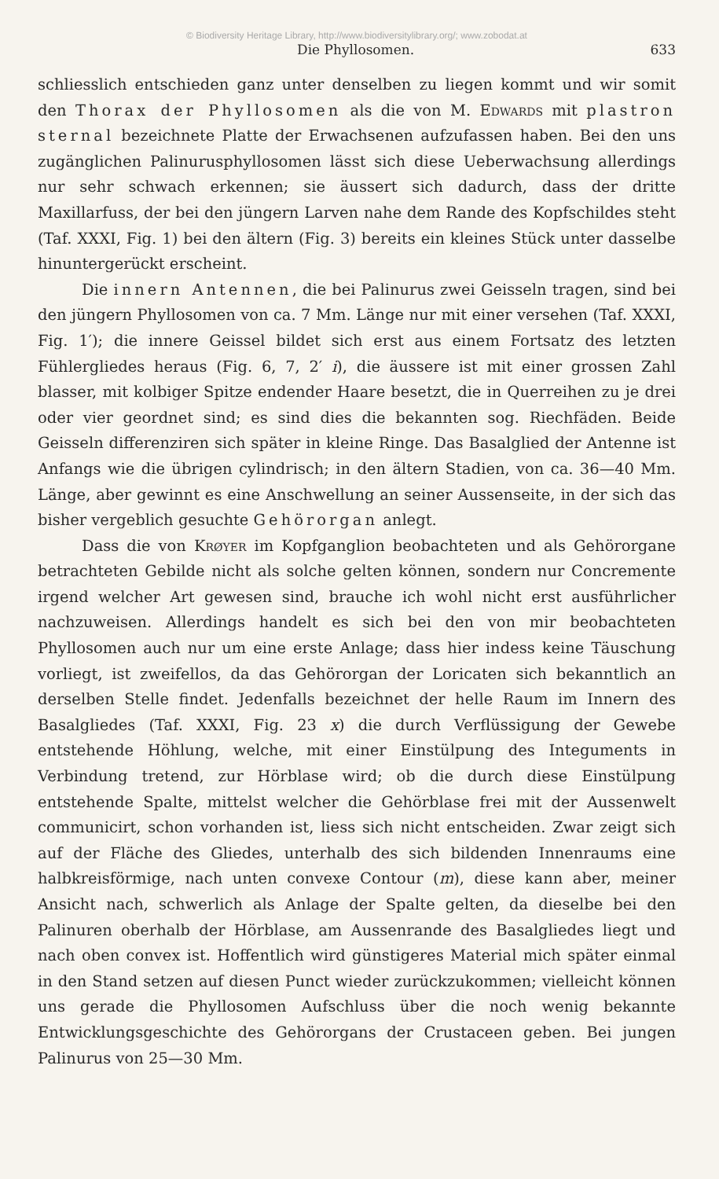© Biodiversity Heritage Library, http://www.biodiversitylibrary.org/; www.zobodat.at
Die Phyllosomen. 633
schliesslich entschieden ganz unter denselben zu liegen kommt und wir somit den Thorax der Phyllosomen als die von M. Edwards mit plastron sternal bezeichnete Platte der Erwachsenen aufzufassen haben. Bei den uns zugänglichen Palinurusphyllosomen lässt sich diese Ueberwachsung allerdings nur sehr schwach erkennen; sie äussert sich dadurch, dass der dritte Maxillarfuss, der bei den jüngern Larven nahe dem Rande des Kopfschildes steht (Taf. XXXI, Fig. 1) bei den ältern (Fig. 3) bereits ein kleines Stück unter dasselbe hinuntergerückt erscheint.
Die innern Antennen, die bei Palinurus zwei Geisseln tragen, sind bei den jüngern Phyllosomen von ca. 7 Mm. Länge nur mit einer versehen (Taf. XXXI, Fig. 1′); die innere Geissel bildet sich erst aus einem Fortsatz des letzten Fühlergliedes heraus (Fig. 6, 7, 2′ i), die äussere ist mit einer grossen Zahl blasser, mit kolbiger Spitze endender Haare besetzt, die in Querreihen zu je drei oder vier geordnet sind; es sind dies die bekannten sog. Riechfäden. Beide Geisseln differenziren sich später in kleine Ringe. Das Basalglied der Antenne ist Anfangs wie die übrigen cylindrisch; in den ältern Stadien, von ca. 36—40 Mm. Länge, aber gewinnt es eine Anschwellung an seiner Aussenseite, in der sich das bisher vergeblich gesuchte Gehörorgan anlegt.
Dass die von Krøyer im Kopfganglion beobachteten und als Gehörorgane betrachteten Gebilde nicht als solche gelten können, sondern nur Concremente irgend welcher Art gewesen sind, brauche ich wohl nicht erst ausführlicher nachzuweisen. Allerdings handelt es sich bei den von mir beobachteten Phyllosomen auch nur um eine erste Anlage; dass hier indess keine Täuschung vorliegt, ist zweifellos, da das Gehörorgan der Loricaten sich bekanntlich an derselben Stelle findet. Jedenfalls bezeichnet der helle Raum im Innern des Basalgliedes (Taf. XXXI, Fig. 23 x) die durch Verflüssigung der Gewebe entstehende Höhlung, welche, mit einer Einstülpung des Integuments in Verbindung tretend, zur Hörblase wird; ob die durch diese Einstülpung entstehende Spalte, mittelst welcher die Gehörblase frei mit der Aussenwelt communicirt, schon vorhanden ist, liess sich nicht entscheiden. Zwar zeigt sich auf der Fläche des Gliedes, unterhalb des sich bildenden Innenraums eine halbkreisförmige, nach unten convexe Contour (m), diese kann aber, meiner Ansicht nach, schwerlich als Anlage der Spalte gelten, da dieselbe bei den Palinuren oberhalb der Hörblase, am Aussenrande des Basalgliedes liegt und nach oben convex ist. Hoffentlich wird günstigeres Material mich später einmal in den Stand setzen auf diesen Punct wieder zurückzukommen; vielleicht können uns gerade die Phyllosomen Aufschluss über die noch wenig bekannte Entwicklungsgeschichte des Gehörorgans der Crustaceen geben. Bei jungen Palinurus von 25—30 Mm.